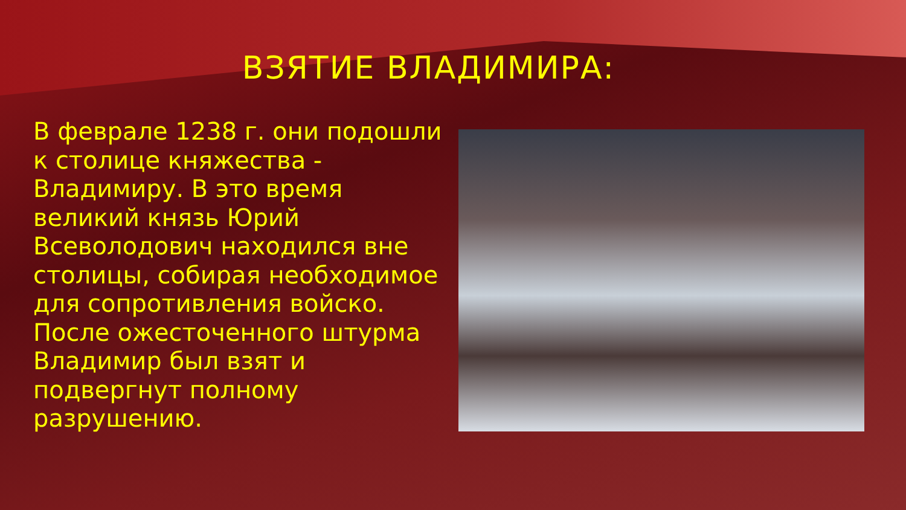ВЗЯТИЕ ВЛАДИМИРА:
В феврале 1238 г. они подошли к столице княжества - Владимиру. В это время великий князь Юрий Всеволодович находился вне столицы, собирая необходимое для сопротивления войско. После ожесточенного штурма Владимир был взят и подвергнут полному разрушению.